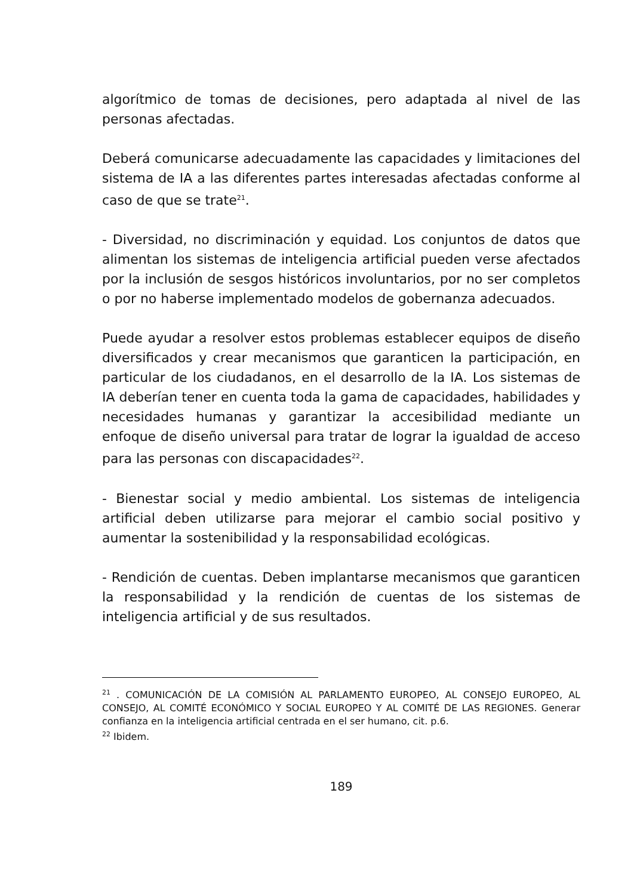algorítmico de tomas de decisiones, pero adaptada al nivel de las personas afectadas.
Deberá comunicarse adecuadamente las capacidades y limitaciones del sistema de IA a las diferentes partes interesadas afectadas conforme al caso de que se trate<sup>21</sup>.
- Diversidad, no discriminación y equidad. Los conjuntos de datos que alimentan los sistemas de inteligencia artificial pueden verse afectados por la inclusión de sesgos históricos involuntarios, por no ser completos o por no haberse implementado modelos de gobernanza adecuados.
Puede ayudar a resolver estos problemas establecer equipos de diseño diversificados y crear mecanismos que garanticen la participación, en particular de los ciudadanos, en el desarrollo de la IA. Los sistemas de IA deberían tener en cuenta toda la gama de capacidades, habilidades y necesidades humanas y garantizar la accesibilidad mediante un enfoque de diseño universal para tratar de lograr la igualdad de acceso para las personas con discapacidades<sup>22</sup>.
- Bienestar social y medio ambiental. Los sistemas de inteligencia artificial deben utilizarse para mejorar el cambio social positivo y aumentar la sostenibilidad y la responsabilidad ecológicas.
- Rendición de cuentas. Deben implantarse mecanismos que garanticen la responsabilidad y la rendición de cuentas de los sistemas de inteligencia artificial y de sus resultados.
<sup>21</sup> . COMUNICACIÓN DE LA COMISIÓN AL PARLAMENTO EUROPEO, AL CONSEJO EUROPEO, AL CONSEJO, AL COMITÉ ECONÓMICO Y SOCIAL EUROPEO Y AL COMITÉ DE LAS REGIONES. Generar confianza en la inteligencia artificial centrada en el ser humano, cit. p.6.
<sup>22</sup> Ibidem.
189